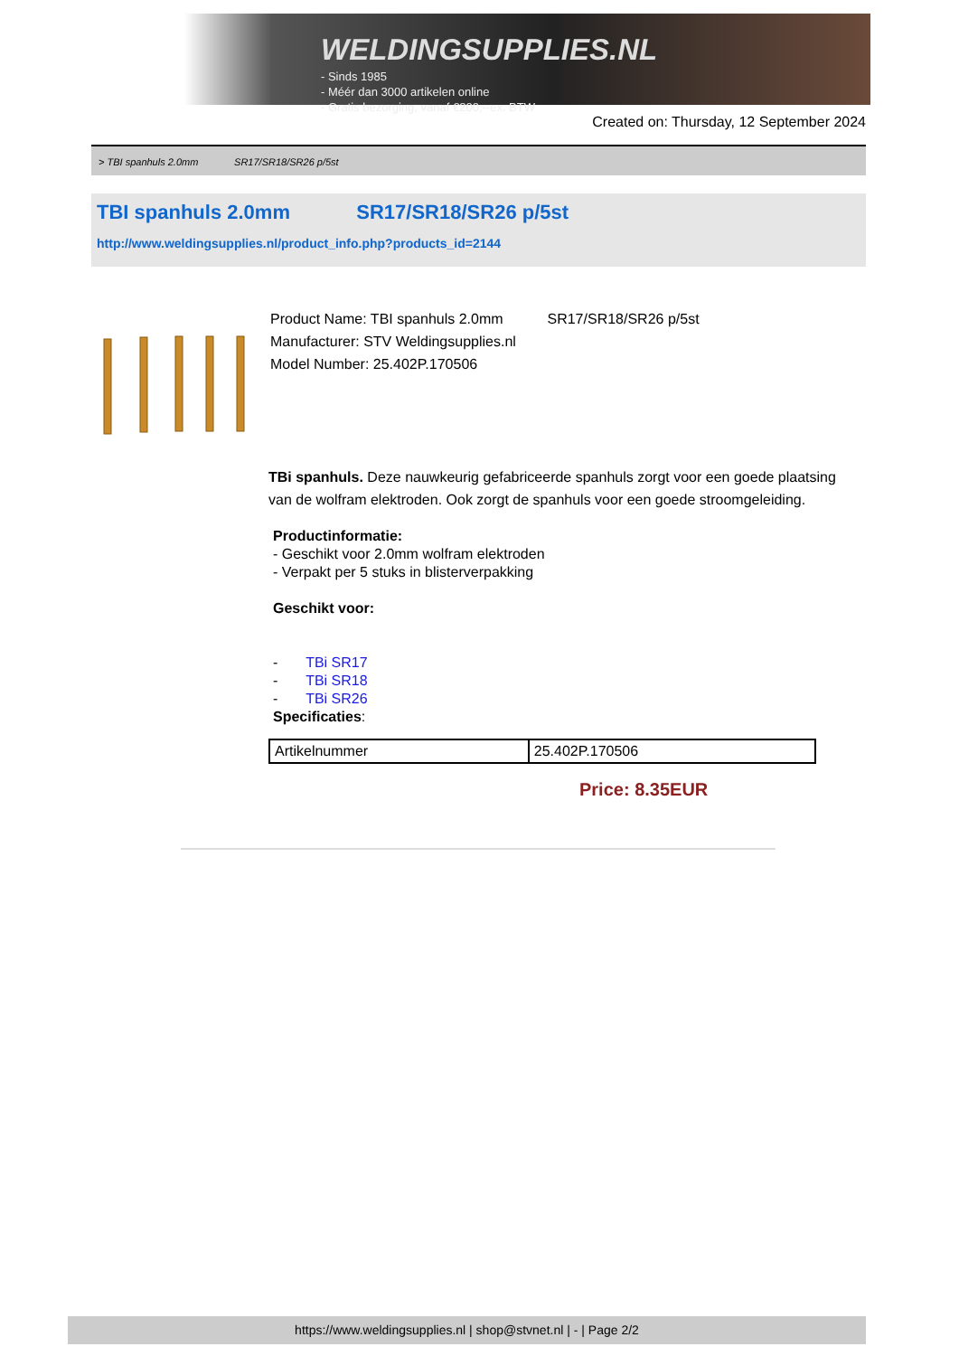WELDINGSUPPLIES.NL
- Sinds 1985
- Méér dan 3000 artikelen online
- Gratis bezorging, vanaf €200,--ex. BTW
Created on: Thursday, 12 September 2024
> TBI spanhuls 2.0mm SR17/SR18/SR26 p/5st
TBI spanhuls 2.0mm SR17/SR18/SR26 p/5st
http://www.weldingsupplies.nl/product_info.php?products_id=2144
Product Name: TBI spanhuls 2.0mm SR17/SR18/SR26 p/5st
Manufacturer: STV Weldingsupplies.nl
Model Number: 25.402P.170506
TBi spanhuls. Deze nauwkeurig gefabriceerde spanhuls zorgt voor een goede plaatsing van de wolfram elektroden. Ook zorgt de spanhuls voor een goede stroomgeleiding.
Productinformatie:
- Geschikt voor 2.0mm wolfram elektroden
- Verpakt per 5 stuks in blisterverpakking
Geschikt voor:
- TBi SR17
- TBi SR18
- TBi SR26
Specificaties:
| Artikelnummer | 25.402P.170506 |
Price: 8.35EUR
https://www.weldingsupplies.nl | shop@stvnet.nl | - | Page 2/2